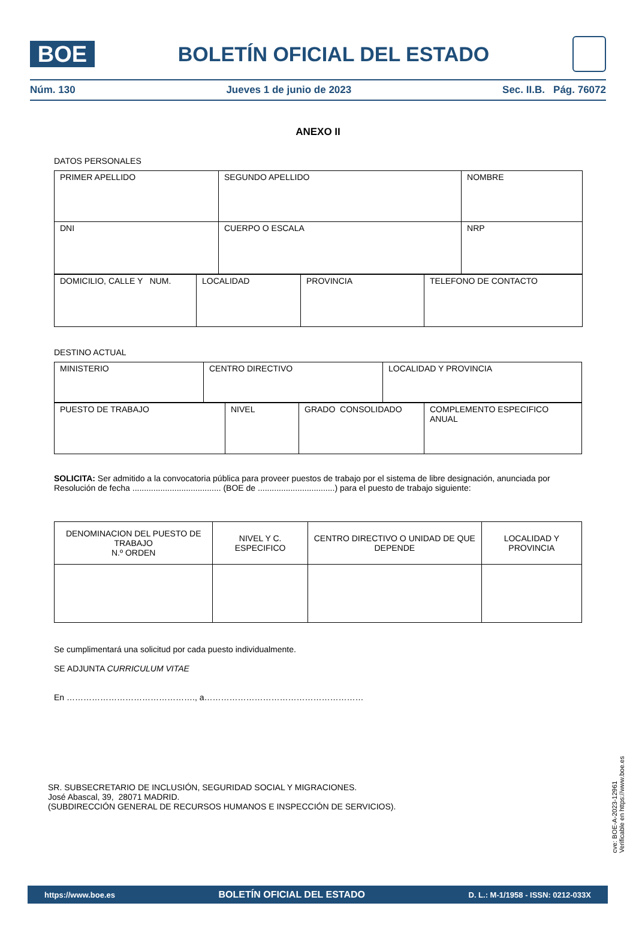BOE
BOLETÍN OFICIAL DEL ESTADO
Núm. 130 Jueves 1 de junio de 2023 Sec. II.B. Pág. 76072
ANEXO II
DATOS PERSONALES
| PRIMER APELLIDO | SEGUNDO APELLIDO | NOMBRE |
| DNI | CUERPO O ESCALA | NRP |
| DOMICILIO, CALLE Y NUM. | LOCALIDAD | PROVINCIA | TELEFONO DE CONTACTO |
DESTINO ACTUAL
| MINISTERIO | CENTRO DIRECTIVO | LOCALIDAD Y PROVINCIA |
| PUESTO DE TRABAJO | NIVEL | GRADO CONSOLIDADO | COMPLEMENTO ESPECIFICO ANUAL |
SOLICITA: Ser admitido a la convocatoria pública para proveer puestos de trabajo por el sistema de libre designación, anunciada por Resolución de fecha ...................................... (BOE de .................................) para el puesto de trabajo siguiente:
| DENOMINACION DEL PUESTO DE TRABAJO N.º ORDEN | NIVEL Y C. ESPECIFICO | CENTRO DIRECTIVO O UNIDAD DE QUE DEPENDE | LOCALIDAD Y PROVINCIA |
Se cumplimentará una solicitud por cada puesto individualmente.
SE ADJUNTA CURRICULUM VITAE
En ………………………………………., a…………………………………………………
SR. SUBSECRETARIO DE INCLUSIÓN, SEGURIDAD SOCIAL Y MIGRACIONES.
José Abascal, 39, 28071 MADRID.
(SUBDIRECCIÓN GENERAL DE RECURSOS HUMANOS E INSPECCIÓN DE SERVICIOS).
cve: BOE-A-2023-12961
Verificable en https://www.boe.es
https://www.boe.es BOLETÍN OFICIAL DEL ESTADO D. L.: M-1/1958 - ISSN: 0212-033X